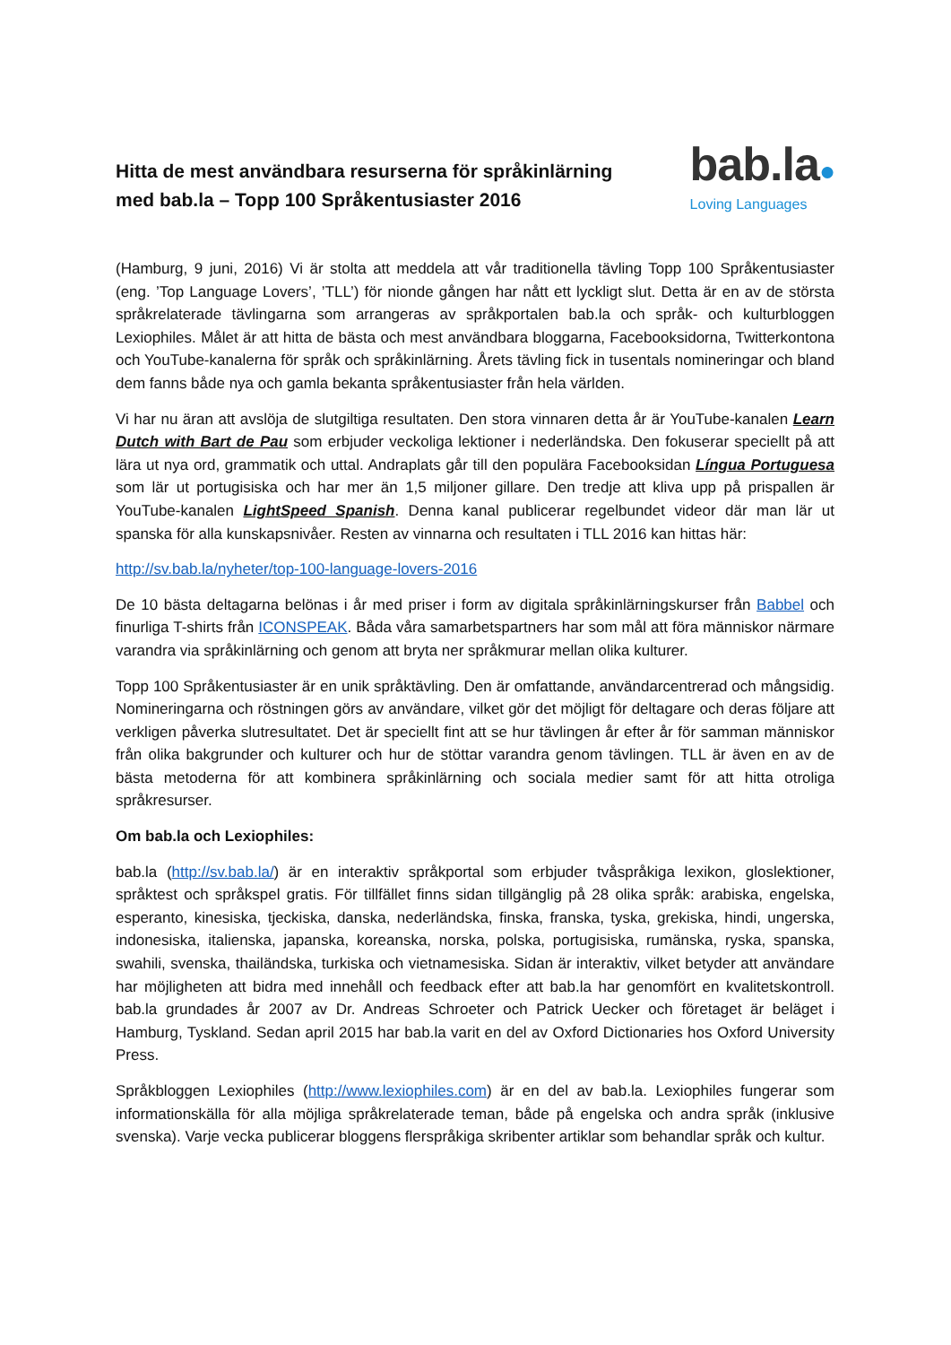Hitta de mest användbara resurserna för språkinlärning
med bab.la – Topp 100 Språkentusiaster 2016
bab.la●
Loving Languages
(Hamburg, 9 juni, 2016) Vi är stolta att meddela att vår traditionella tävling Topp 100 Språkentusiaster (eng. ’Top Language Lovers’, ’TLL’) för nionde gången har nått ett lyckligt slut. Detta är en av de största språkrelaterade tävlingarna som arrangeras av språkportalen bab.la och språk- och kulturbloggen Lexiophiles. Målet är att hitta de bästa och mest användbara bloggarna, Facebooksidorna, Twitterkontona och YouTube-kanalerna för språk och språkinlärning. Årets tävling fick in tusentals nomineringar och bland dem fanns både nya och gamla bekanta språkentusiaster från hela världen.
Vi har nu äran att avslöja de slutgiltiga resultaten. Den stora vinnaren detta år är YouTube-kanalen Learn Dutch with Bart de Pau som erbjuder veckoliga lektioner i nederländska. Den fokuserar speciellt på att lära ut nya ord, grammatik och uttal. Andraplats går till den populära Facebooksidan Língua Portuguesa som lär ut portugisiska och har mer än 1,5 miljoner gillare. Den tredje att kliva upp på prispallen är YouTube-kanalen LightSpeed Spanish. Denna kanal publicerar regelbundet videor där man lär ut spanska för alla kunskapsnivåer. Resten av vinnarna och resultaten i TLL 2016 kan hittas här:
http://sv.bab.la/nyheter/top-100-language-lovers-2016
De 10 bästa deltagarna belönas i år med priser i form av digitala språkinlärningskurser från Babbel och finurliga T-shirts från ICONSPEAK. Båda våra samarbetspartners har som mål att föra människor närmare varandra via språkinlärning och genom att bryta ner språkmurar mellan olika kulturer.
Topp 100 Språkentusiaster är en unik språktävling. Den är omfattande, användarcentrerad och mångsidig. Nomineringarna och röstningen görs av användare, vilket gör det möjligt för deltagare och deras följare att verkligen påverka slutresultatet. Det är speciellt fint att se hur tävlingen år efter år för samman människor från olika bakgrunder och kulturer och hur de stöttar varandra genom tävlingen. TLL är även en av de bästa metoderna för att kombinera språkinlärning och sociala medier samt för att hitta otroliga språkresurser.
Om bab.la och Lexiophiles:
bab.la (http://sv.bab.la/) är en interaktiv språkportal som erbjuder tvåspråkiga lexikon, gloslektioner, språktest och språkspel gratis. För tillfället finns sidan tillgänglig på 28 olika språk: arabiska, engelska, esperanto, kinesiska, tjeckiska, danska, nederländska, finska, franska, tyska, grekiska, hindi, ungerska, indonesiska, italienska, japanska, koreanska, norska, polska, portugisiska, rumänska, ryska, spanska, swahili, svenska, thailändska, turkiska och vietnamesiska. Sidan är interaktiv, vilket betyder att användare har möjligheten att bidra med innehåll och feedback efter att bab.la har genomfört en kvalitetskontroll. bab.la grundades år 2007 av Dr. Andreas Schroeter och Patrick Uecker och företaget är beläget i Hamburg, Tyskland. Sedan april 2015 har bab.la varit en del av Oxford Dictionaries hos Oxford University Press.
Språkbloggen Lexiophiles (http://www.lexiophiles.com) är en del av bab.la. Lexiophiles fungerar som informationskälla för alla möjliga språkrelaterade teman, både på engelska och andra språk (inklusive svenska). Varje vecka publicerar bloggens flerspråkiga skribenter artiklar som behandlar språk och kultur.